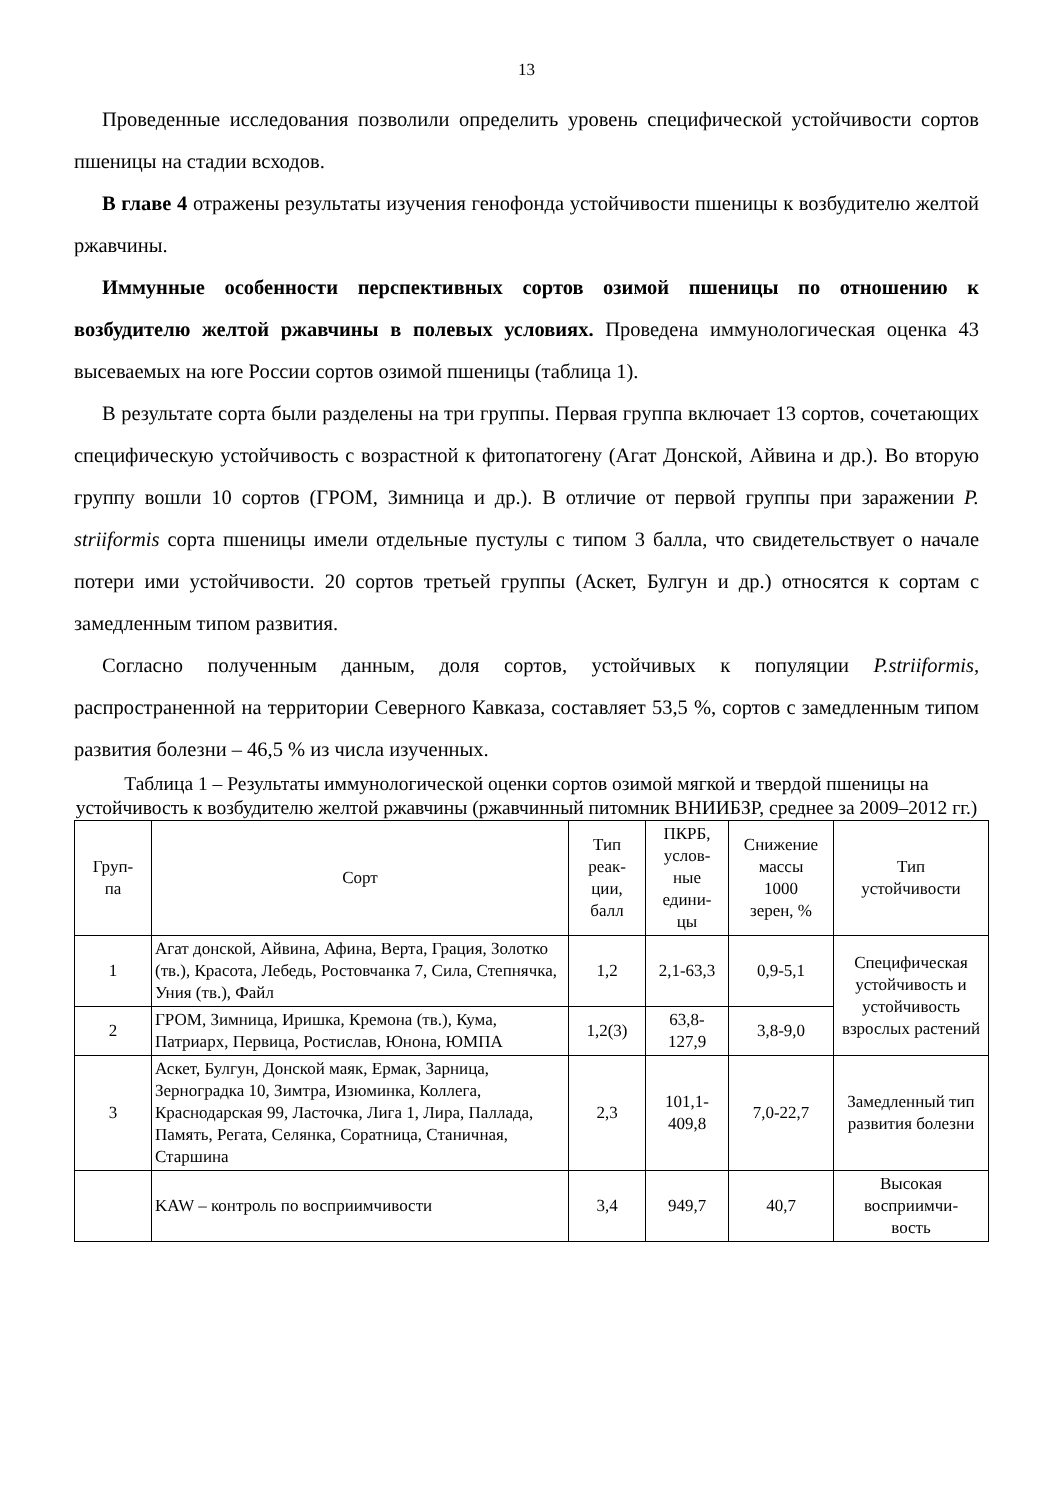13
Проведенные исследования позволили определить уровень специфической устойчивости сортов пшеницы на стадии всходов.
В главе 4 отражены результаты изучения генофонда устойчивости пшеницы к возбудителю желтой ржавчины.
Иммунные особенности перспективных сортов озимой пшеницы по отношению к возбудителю желтой ржавчины в полевых условиях. Проведена иммунологическая оценка 43 высеваемых на юге России сортов озимой пшеницы (таблица 1).
В результате сорта были разделены на три группы. Первая группа включает 13 сортов, сочетающих специфическую устойчивость с возрастной к фитопатогену (Агат Донской, Айвина и др.). Во вторую группу вошли 10 сортов (ГРОМ, Зимница и др.). В отличие от первой группы при заражении P. striiformis сорта пшеницы имели отдельные пустулы с типом 3 балла, что свидетельствует о начале потери ими устойчивости. 20 сортов третьей группы (Аскет, Булгун и др.) относятся к сортам с замедленным типом развития.
Согласно полученным данным, доля сортов, устойчивых к популяции P.striiformis, распространенной на территории Северного Кавказа, составляет 53,5 %, сортов с замедленным типом развития болезни – 46,5 % из числа изученных.
Таблица 1 – Результаты иммунологической оценки сортов озимой мягкой и твердой пшеницы на устойчивость к возбудителю желтой ржавчины (ржавчинный питомник ВНИИБЗР, среднее за 2009–2012 гг.)
| Груп- па | Сорт | Тип реак- ции, балл | ПКРБ, услов- ные едини- цы | Снижение массы 1000 зерен, % | Тип устойчивости |
| --- | --- | --- | --- | --- | --- |
| 1 | Агат донской, Айвина, Афина, Верта, Грация, Золотко (тв.), Красота, Лебедь, Ростовчанка 7, Сила, Степнячка, Уния (тв.), Файл | 1,2 | 2,1-63,3 | 0,9-5,1 | Специфическая устойчивость и устойчивость взрослых растений |
| 2 | ГРОМ, Зимница, Иришка, Кремона (тв.), Кума, Патриарх, Первица, Ростислав, Юнона, ЮМПА | 1,2(3) | 63,8- 127,9 | 3,8-9,0 | |
| 3 | Аскет, Булгун, Донской маяк, Ермак, Зарница, Зерноградка 10, Зимтра, Изюминка, Коллега, Краснодарская 99, Ласточка, Лига 1, Лира, Паллада, Память, Регата, Селянка, Соратница, Станичная, Старшина | 2,3 | 101,1- 409,8 | 7,0-22,7 | Замедленный тип развития болезни |
| | KAW – контроль по восприимчивости | 3,4 | 949,7 | 40,7 | Высокая восприимчи- вость |